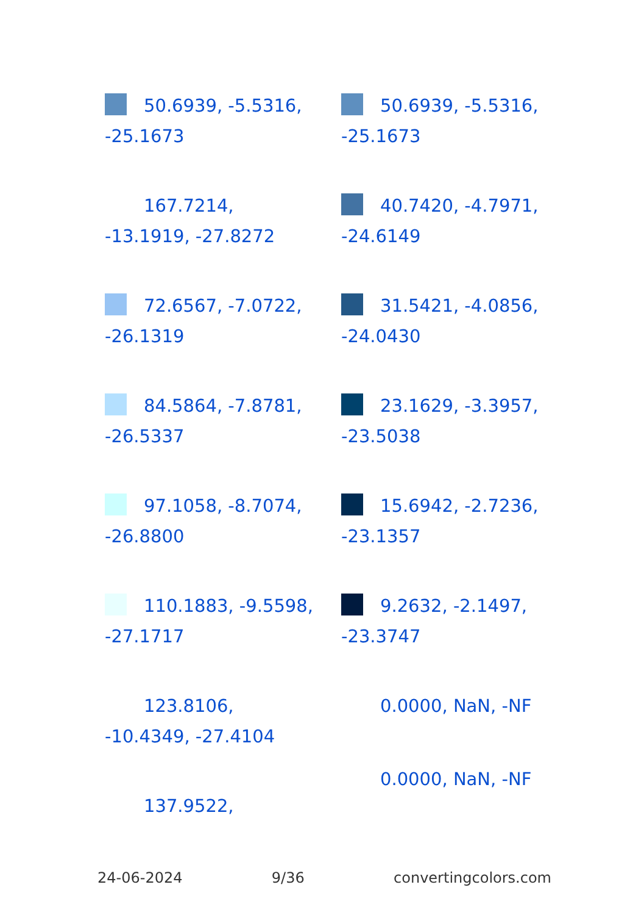50.6939, -5.5316,
-25.1673
167.7214,
-13.1919, -27.8272
72.6567, -7.0722,
-26.1319
84.5864, -7.8781,
-26.5337
97.1058, -8.7074,
-26.8800
110.1883, -9.5598,
-27.1717
123.8106,
-10.4349, -27.4104
137.9522,
50.6939, -5.5316,
-25.1673
40.7420, -4.7971,
-24.6149
31.5421, -4.0856,
-24.0430
23.1629, -3.3957,
-23.5038
15.6942, -2.7236,
-23.1357
9.2632, -2.1497,
-23.3747
0.0000, NaN, -NF
0.0000, NaN, -NF
24-06-2024 9/36 convertingcolors.com